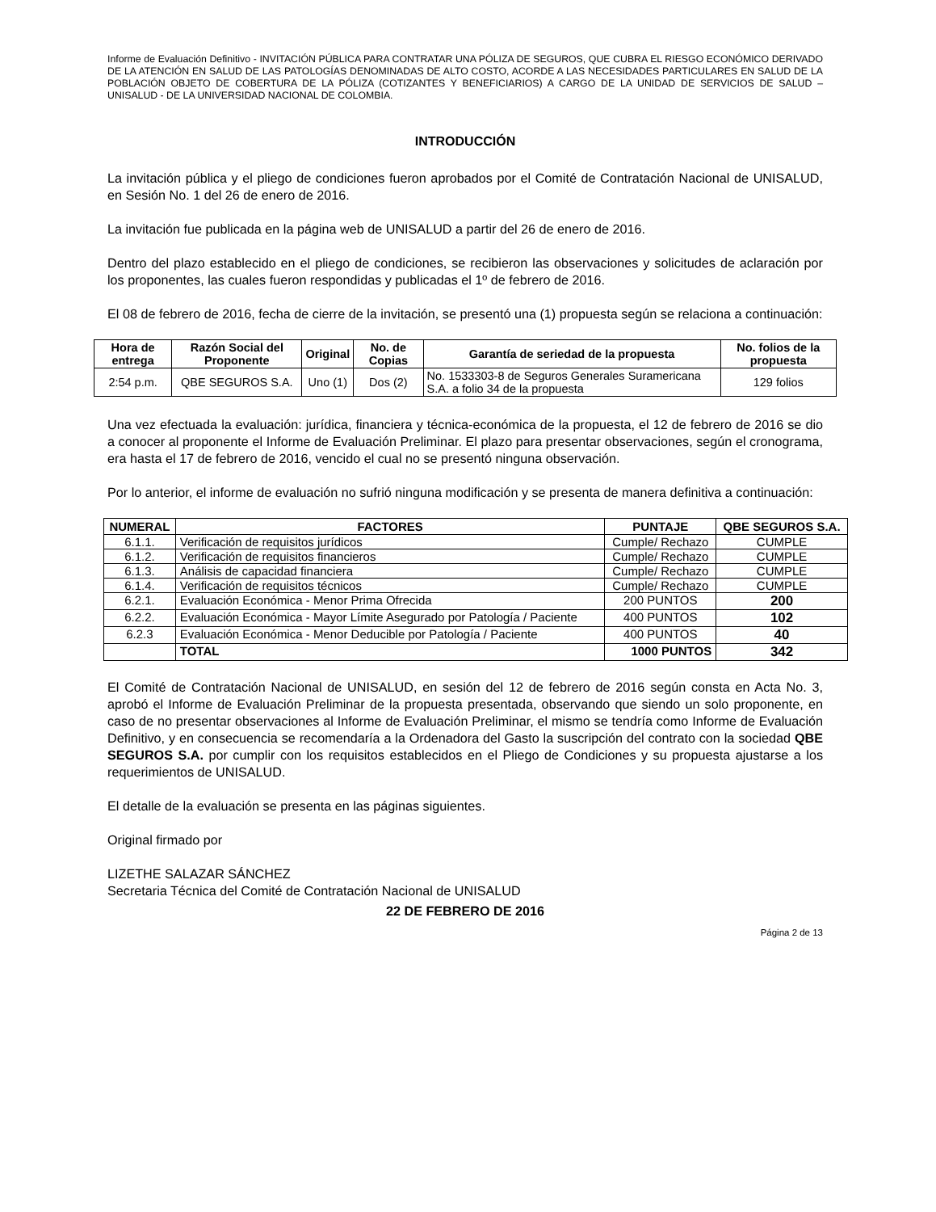Informe de Evaluación Definitivo - INVITACIÓN PÚBLICA PARA CONTRATAR UNA PÓLIZA DE SEGUROS, QUE CUBRA EL RIESGO ECONÓMICO DERIVADO DE LA ATENCIÓN EN SALUD DE LAS PATOLOGÍAS DENOMINADAS DE ALTO COSTO, ACORDE A LAS NECESIDADES PARTICULARES EN SALUD DE LA POBLACIÓN OBJETO DE COBERTURA DE LA PÓLIZA (COTIZANTES Y BENEFICIARIOS) A CARGO DE LA UNIDAD DE SERVICIOS DE SALUD – UNISALUD - DE LA UNIVERSIDAD NACIONAL DE COLOMBIA.
INTRODUCCIÓN
La invitación pública y el pliego de condiciones fueron aprobados por el Comité de Contratación Nacional de UNISALUD, en Sesión No. 1 del 26 de enero de 2016.
La invitación fue publicada en la página web de UNISALUD a partir del 26 de enero de 2016.
Dentro del plazo establecido en el pliego de condiciones, se recibieron las observaciones y solicitudes de aclaración por los proponentes, las cuales fueron respondidas y publicadas el 1º de febrero de 2016.
El 08 de febrero de 2016, fecha de cierre de la invitación, se presentó una (1) propuesta según se relaciona a continuación:
| Hora de entrega | Razón Social del Proponente | Original | No. de Copias | Garantía de seriedad de la propuesta | No. folios de la propuesta |
| --- | --- | --- | --- | --- | --- |
| 2:54 p.m. | QBE SEGUROS S.A. | Uno (1) | Dos (2) | No. 1533303-8 de Seguros Generales Suramericana S.A. a folio 34 de la propuesta | 129 folios |
Una vez efectuada la evaluación: jurídica, financiera y técnica-económica de la propuesta, el 12 de febrero de 2016 se dio a conocer al proponente el Informe de Evaluación Preliminar. El plazo para presentar observaciones, según el cronograma, era hasta el 17 de febrero de 2016, vencido el cual no se presentó ninguna observación.
Por lo anterior, el informe de evaluación no sufrió ninguna modificación y se presenta de manera definitiva a continuación:
| NUMERAL | FACTORES | PUNTAJE | QBE SEGUROS S.A. |
| --- | --- | --- | --- |
| 6.1.1. | Verificación de requisitos jurídicos | Cumple/ Rechazo | CUMPLE |
| 6.1.2. | Verificación de requisitos financieros | Cumple/ Rechazo | CUMPLE |
| 6.1.3. | Análisis de capacidad financiera | Cumple/ Rechazo | CUMPLE |
| 6.1.4. | Verificación de requisitos técnicos | Cumple/ Rechazo | CUMPLE |
| 6.2.1. | Evaluación Económica - Menor Prima Ofrecida | 200 PUNTOS | 200 |
| 6.2.2. | Evaluación Económica - Mayor Límite Asegurado por Patología / Paciente | 400 PUNTOS | 102 |
| 6.2.3 | Evaluación Económica - Menor Deducible por Patología / Paciente | 400 PUNTOS | 40 |
| | TOTAL | 1000 PUNTOS | 342 |
El Comité de Contratación Nacional de UNISALUD, en sesión del 12 de febrero de 2016 según consta en Acta No. 3, aprobó el Informe de Evaluación Preliminar de la propuesta presentada, observando que siendo un solo proponente, en caso de no presentar observaciones al Informe de Evaluación Preliminar, el mismo se tendría como Informe de Evaluación Definitivo, y en consecuencia se recomendaría a la Ordenadora del Gasto la suscripción del contrato con la sociedad QBE SEGUROS S.A. por cumplir con los requisitos establecidos en el Pliego de Condiciones y su propuesta ajustarse a los requerimientos de UNISALUD.
El detalle de la evaluación se presenta en las páginas siguientes.
Original firmado por
LIZETHE SALAZAR SÁNCHEZ
Secretaria Técnica del Comité de Contratación Nacional de UNISALUD
22 DE FEBRERO DE 2016
Página 2 de 13